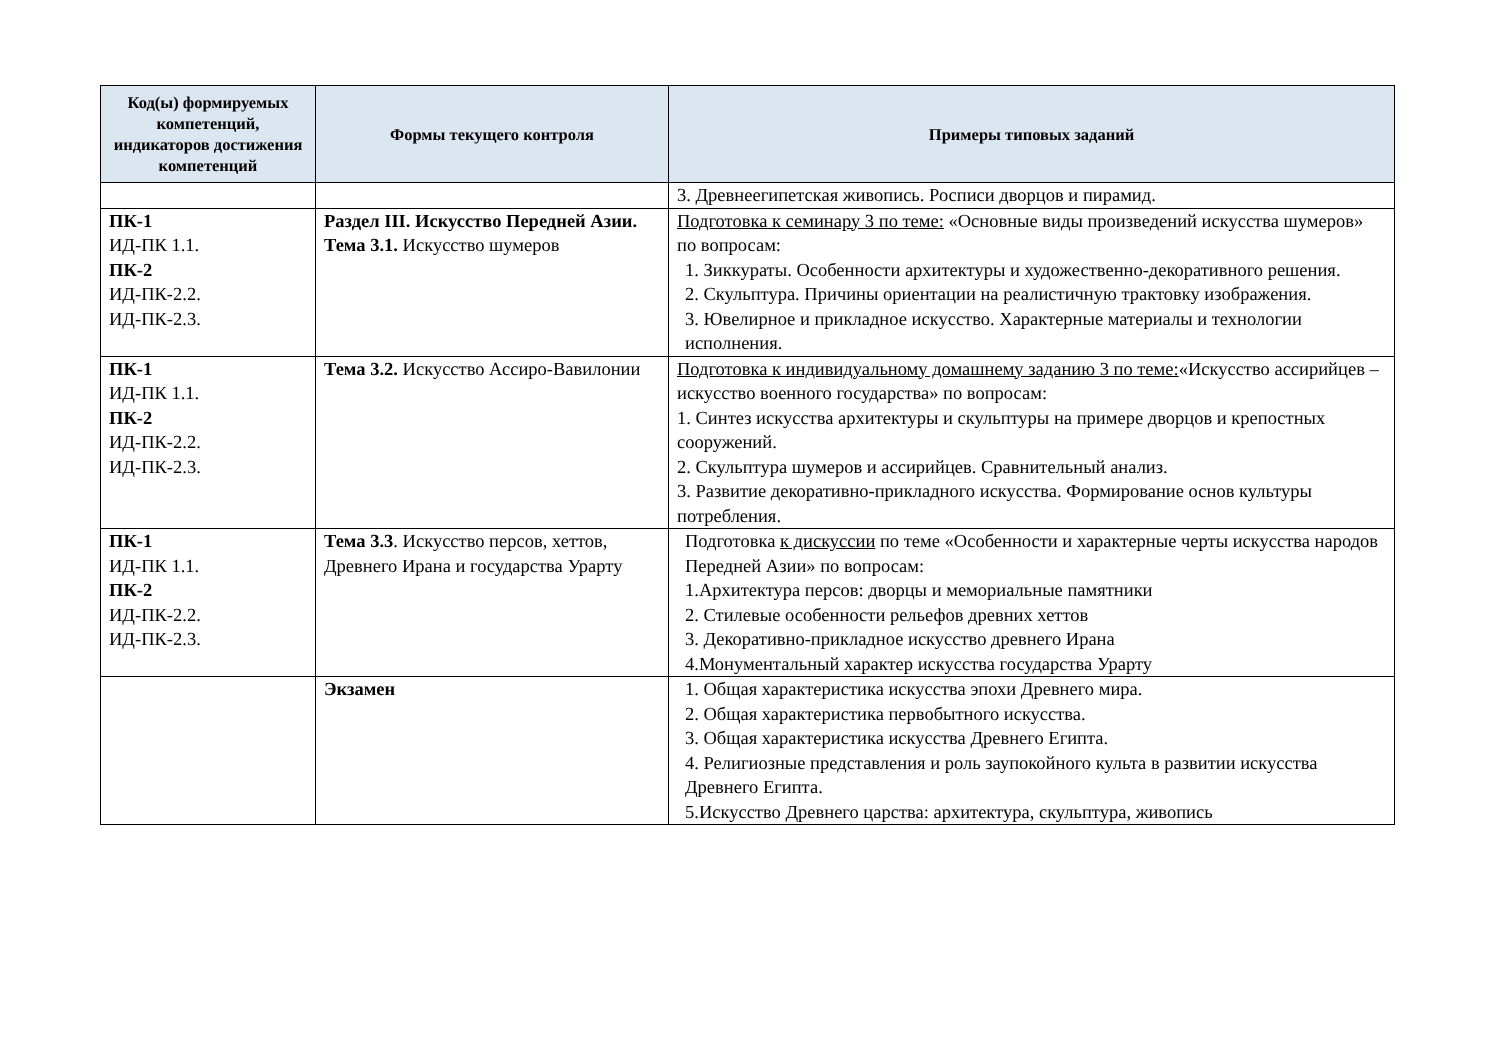| Код(ы) формируемых компетенций, индикаторов достижения компетенций | Формы текущего контроля | Примеры типовых заданий |
| --- | --- | --- |
| | | 3. Древнеегипетская живопись. Росписи дворцов и пирамид. |
| ПК-1 ИД-ПК 1.1. ПК-2 ИД-ПК-2.2. ИД-ПК-2.3. | Раздел III. Искусство Передней Азии. Тема 3.1. Искусство шумеров | Подготовка к семинару 3 по теме: «Основные виды произведений искусства шумеров» по вопросам: 1. Зиккураты. Особенности архитектуры и художественно-декоративного решения. 2. Скульптура. Причины ориентации на реалистичную трактовку изображения. 3. Ювелирное и прикладное искусство. Характерные материалы и технологии исполнения. |
| ПК-1 ИД-ПК 1.1. ПК-2 ИД-ПК-2.2. ИД-ПК-2.3. | Тема 3.2. Искусство Ассиро-Вавилонии | Подготовка к индивидуальному домашнему заданию 3 по теме: «Искусство ассирийцев – искусство военного государства» по вопросам: 1. Синтез искусства архитектуры и скульптуры на примере дворцов и крепостных сооружений. 2. Скульптура шумеров и ассирийцев. Сравнительный анализ. 3. Развитие декоративно-прикладного искусства. Формирование основ культуры потребления. |
| ПК-1 ИД-ПК 1.1. ПК-2 ИД-ПК-2.2. ИД-ПК-2.3. | Тема 3.3 . Искусство персов, хеттов, Древнего Ирана и государства Урарту | Подготовка к дискуссии по теме «Особенности и характерные черты искусства народов Передней Азии» по вопросам: 1.Архитектура персов: дворцы и мемориальные памятники 2. Стилевые особенности рельефов древних хеттов 3. Декоративно-прикладное искусство древнего Ирана 4.Монументальный характер искусства государства Урарту |
| | Экзамен | 1. Общая характеристика искусства эпохи Древнего мира. 2. Общая характеристика первобытного искусства. 3. Общая характеристика искусства Древнего Египта. 4. Религиозные представления и роль заупокойного культа в развитии искусства Древнего Египта. 5.Искусство Древнего царства: архитектура, скульптура, живопись |